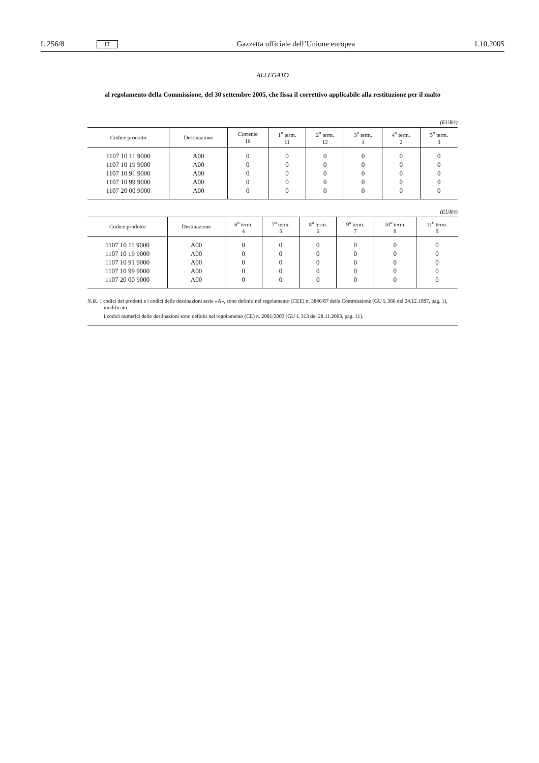L 256/8 IT Gazzetta ufficiale dell’Unione europea 1.10.2005
ALLEGATO
al regolamento della Commissione, del 30 settembre 2005, che fissa il correttivo applicabile alla restituzione per il malto
(EUR/t)
| Codice prodotto | Destinazione | Corrente 10 | 1<sup>o</sup> term. 11 | 2<sup>o</sup> term. 12 | 3<sup>o</sup> term. 1 | 4<sup>o</sup> term. 2 | 5<sup>o</sup> term. 3 |
| --- | --- | --- | --- | --- | --- | --- | --- |
| 1107 10 11 9000 | A00 | 0 | 0 | 0 | 0 | 0 | 0 |
| 1107 10 19 9000 | A00 | 0 | 0 | 0 | 0 | 0 | 0 |
| 1107 10 91 9000 | A00 | 0 | 0 | 0 | 0 | 0 | 0 |
| 1107 10 99 9000 | A00 | 0 | 0 | 0 | 0 | 0 | 0 |
| 1107 20 00 9000 | A00 | 0 | 0 | 0 | 0 | 0 | 0 |
(EUR/t)
| Codice prodotto | Destinazione | 6<sup>o</sup> term. 4 | 7<sup>o</sup> term. 5 | 8<sup>o</sup> term. 6 | 9<sup>o</sup> term. 7 | 10<sup>o</sup> term. 8 | 11<sup>o</sup> term. 9 |
| --- | --- | --- | --- | --- | --- | --- | --- |
| 1107 10 11 9000 | A00 | 0 | 0 | 0 | 0 | 0 | 0 |
| 1107 10 19 9000 | A00 | 0 | 0 | 0 | 0 | 0 | 0 |
| 1107 10 91 9000 | A00 | 0 | 0 | 0 | 0 | 0 | 0 |
| 1107 10 99 9000 | A00 | 0 | 0 | 0 | 0 | 0 | 0 |
| 1107 20 00 9000 | A00 | 0 | 0 | 0 | 0 | 0 | 0 |
N.B.: I codici dei prodotti e i codici delle destinazioni serie «A», sono definiti nel regolamento (CEE) n. 3846/87 della Commissione (GU L 366 del 24.12.1987, pag. 1), modificato.
I codici numerici delle destinazioni sono definiti nel regolamento (CE) n. 2081/2003 (GU L 313 del 28.11.2003, pag. 11).